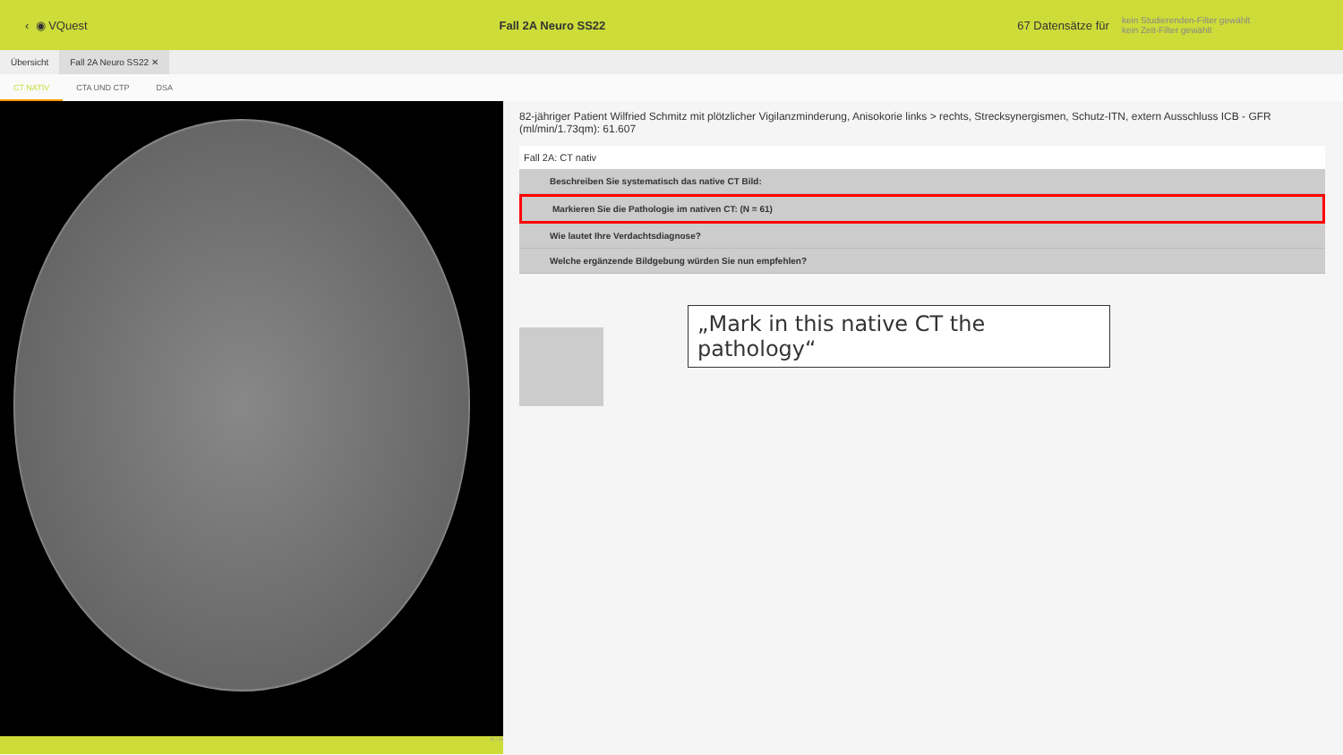‹ ◉ VQuest Fall 2A Neuro SS22 67 Datensätze für kein Studierenden-Filter gewählt
kein Zeit-Filter gewählt
Übersicht Fall 2A Neuro SS22 ✕
CT NATIV CTA UND CTP DSA
16 / 34
82-jähriger Patient Wilfried Schmitz mit plötzlicher Vigilanzminderung, Anisokorie links > rechts, Strecksynergismen, Schutz-ITN, extern Ausschluss ICB - GFR (ml/min/1.73qm): 61.607
Fall 2A: CT nativ
Beschreiben Sie systematisch das native CT Bild:
Markieren Sie die Pathologie im nativen CT: (N = 61)
Wie lautet Ihre Verdachtsdiagnose?
Welche ergänzende Bildgebung würden Sie nun empfehlen?
„Mark in this native CT the pathology“